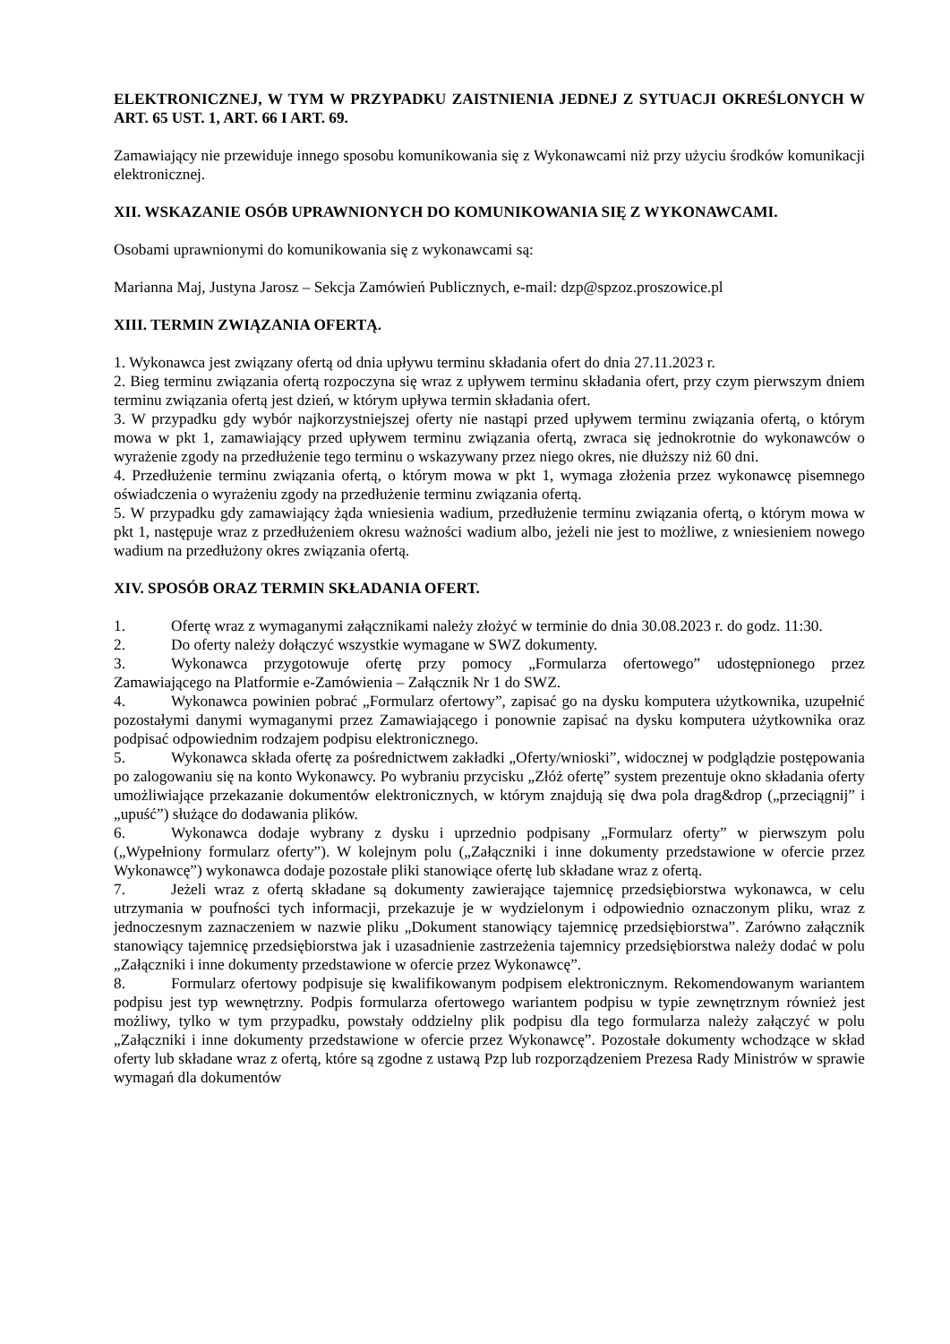ELEKTRONICZNEJ, W TYM W PRZYPADKU ZAISTNIENIA JEDNEJ Z SYTUACJI OKREŚLONYCH W ART. 65 UST. 1, ART. 66 I ART. 69.
Zamawiający nie przewiduje innego sposobu komunikowania się z Wykonawcami niż przy użyciu środków komunikacji elektronicznej.
XII. WSKAZANIE OSÓB UPRAWNIONYCH DO KOMUNIKOWANIA SIĘ Z WYKONAWCAMI.
Osobami uprawnionymi do komunikowania się z wykonawcami są:
Marianna Maj, Justyna Jarosz – Sekcja Zamówień Publicznych, e-mail: dzp@spzoz.proszowice.pl
XIII. TERMIN ZWIĄZANIA OFERTĄ.
1. Wykonawca jest związany ofertą od dnia upływu terminu składania ofert do dnia 27.11.2023 r.
2. Bieg terminu związania ofertą rozpoczyna się wraz z upływem terminu składania ofert, przy czym pierwszym dniem terminu związania ofertą jest dzień, w którym upływa termin składania ofert.
3. W przypadku gdy wybór najkorzystniejszej oferty nie nastąpi przed upływem terminu związania ofertą, o którym mowa w pkt 1, zamawiający przed upływem terminu związania ofertą, zwraca się jednokrotnie do wykonawców o wyrażenie zgody na przedłużenie tego terminu o wskazywany przez niego okres, nie dłuższy niż 60 dni.
4. Przedłużenie terminu związania ofertą, o którym mowa w pkt 1, wymaga złożenia przez wykonawcę pisemnego oświadczenia o wyrażeniu zgody na przedłużenie terminu związania ofertą.
5. W przypadku gdy zamawiający żąda wniesienia wadium, przedłużenie terminu związania ofertą, o którym mowa w pkt 1, następuje wraz z przedłużeniem okresu ważności wadium albo, jeżeli nie jest to możliwe, z wniesieniem nowego wadium na przedłużony okres związania ofertą.
XIV. SPOSÓB ORAZ TERMIN SKŁADANIA OFERT.
1. Ofertę wraz z wymaganymi załącznikami należy złożyć w terminie do dnia 30.08.2023 r. do godz. 11:30.
2. Do oferty należy dołączyć wszystkie wymagane w SWZ dokumenty.
3. Wykonawca przygotowuje ofertę przy pomocy „Formularza ofertowego” udostępnionego przez Zamawiającego na Platformie e-Zamówienia – Załącznik Nr 1 do SWZ.
4. Wykonawca powinien pobrać „Formularz ofertowy”, zapisać go na dysku komputera użytkownika, uzupełnić pozostałymi danymi wymaganymi przez Zamawiającego i ponownie zapisać na dysku komputera użytkownika oraz podpisać odpowiednim rodzajem podpisu elektronicznego.
5. Wykonawca składa ofertę za pośrednictwem zakładki „Oferty/wnioski”, widocznej w podglądzie postępowania po zalogowaniu się na konto Wykonawcy. Po wybraniu przycisku „Złóż ofertę” system prezentuje okno składania oferty umożliwiające przekazanie dokumentów elektronicznych, w którym znajdują się dwa pola drag&drop („przeciągnij” i „upuść”) służące do dodawania plików.
6. Wykonawca dodaje wybrany z dysku i uprzednio podpisany „Formularz oferty” w pierwszym polu („Wypełniony formularz oferty”). W kolejnym polu („Załączniki i inne dokumenty przedstawione w ofercie przez Wykonawcę”) wykonawca dodaje pozostałe pliki stanowiące ofertę lub składane wraz z ofertą.
7. Jeżeli wraz z ofertą składane są dokumenty zawierające tajemnicę przedsiębiorstwa wykonawca, w celu utrzymania w poufności tych informacji, przekazuje je w wydzielonym i odpowiednio oznaczonym pliku, wraz z jednoczesnym zaznaczeniem w nazwie pliku „Dokument stanowiący tajemnicę przedsiębiorstwa”. Zarówno załącznik stanowiący tajemnicę przedsiębiorstwa jak i uzasadnienie zastrzeżenia tajemnicy przedsiębiorstwa należy dodać w polu „Załączniki i inne dokumenty przedstawione w ofercie przez Wykonawcę”.
8. Formularz ofertowy podpisuje się kwalifikowanym podpisem elektronicznym. Rekomendowanym wariantem podpisu jest typ wewnętrzny. Podpis formularza ofertowego wariantem podpisu w typie zewnętrznym również jest możliwy, tylko w tym przypadku, powstały oddzielny plik podpisu dla tego formularza należy załączyć w polu „Załączniki i inne dokumenty przedstawione w ofercie przez Wykonawcę”. Pozostałe dokumenty wchodzące w skład oferty lub składane wraz z ofertą, które są zgodne z ustawą Pzp lub rozporządzeniem Prezesa Rady Ministrów w sprawie wymagań dla dokumentów